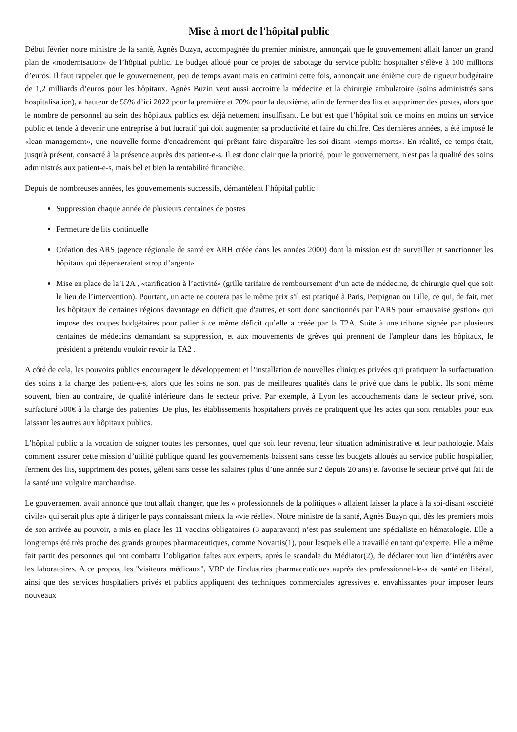Mise à mort de l'hôpital public
Début février notre ministre de la santé, Agnès Buzyn, accompagnée du premier ministre, annonçait que le gouvernement allait lancer un grand plan de «modernisation» de l’hôpital public. Le budget alloué pour ce projet de sabotage du service public hospitalier s'élève à 100 millions d’euros. Il faut rappeler que le gouvernement, peu de temps avant mais en catimini cette fois, annonçait une énième cure de rigueur budgétaire de 1,2 milliards d’euros pour les hôpitaux. Agnès Buzin veut aussi accroitre la médecine et la chirurgie ambulatoire (soins administrés sans hospitalisation), à hauteur de 55% d’ici 2022 pour la première et 70% pour la deuxième, afin de fermer des lits et supprimer des postes, alors que le nombre de personnel au sein des hôpitaux publics est déjà nettement insuffisant. Le but est que l’hôpital soit de moins en moins un service public et tende à devenir une entreprise à but lucratif qui doit augmenter sa productivité et faire du chiffre. Ces dernières années, a été imposé le «lean management», une nouvelle forme d'encadrement qui prêtant faire disparaître les soi-disant «temps morts». En réalité, ce temps était, jusqu'à présent, consacré à la présence auprès des patient-e-s. Il est donc clair que la priorité, pour le gouvernement, n'est pas la qualité des soins administrés aux patient-e-s, mais bel et bien la rentabilité financière.
Depuis de nombreuses années, les gouvernements successifs, démantèlent l’hôpital public :
Suppression chaque année de plusieurs centaines de postes
Fermeture de lits continuelle
Création des ARS (agence régionale de santé ex ARH créée dans les années 2000) dont la mission est de surveiller et sanctionner les hôpitaux qui dépenseraient «trop d’argent»
Mise en place de la T2A , «tarification à l’activité» (grille tarifaire de remboursement d’un acte de médecine, de chirurgie quel que soit le lieu de l’intervention). Pourtant, un acte ne coutera pas le même prix s'il est pratiqué à Paris, Perpignan ou Lille, ce qui, de fait, met les hôpitaux de certaines régions davantage en déficit que d'autres, et sont donc sanctionnés par l’ARS pour «mauvaise gestion» qui impose des coupes budgétaires pour palier à ce même déficit qu’elle a créée par la T2A. Suite à une tribune signée par plusieurs centaines de médecins demandant sa suppression, et aux mouvements de grèves qui prennent de l'ampleur dans les hôpitaux, le président a prétendu vouloir revoir la TA2 .
A côté de cela, les pouvoirs publics encouragent le développement et l’installation de nouvelles cliniques privées qui pratiquent la surfacturation des soins à la charge des patient-e-s, alors que les soins ne sont pas de meilleures qualités dans le privé que dans le public. Ils sont même souvent, bien au contraire, de qualité inférieure dans le secteur privé. Par exemple, à Lyon les accouchements dans le secteur privé, sont surfacturé 500€ à la charge des patientes. De plus, les établissements hospitaliers privés ne pratiquent que les actes qui sont rentables pour eux laissant les autres aux hôpitaux publics.
L’hôpital public a la vocation de soigner toutes les personnes, quel que soit leur revenu, leur situation administrative et leur pathologie. Mais comment assurer cette mission d’utilité publique quand les gouvernements baissent sans cesse les budgets alloués au service public hospitalier, ferment des lits, suppriment des postes, gèlent sans cesse les salaires (plus d’une année sur 2 depuis 20 ans) et favorise le secteur privé qui fait de la santé une vulgaire marchandise.
Le gouvernement avait annoncé que tout allait changer, que les « professionnels de la politiques » allaient laisser la place à la soi-disant «société civile» qui serait plus apte à diriger le pays connaissant mieux la «vie réelle». Notre ministre de la santé, Agnès Buzyn qui, dès les premiers mois de son arrivée au pouvoir, a mis en place les 11 vaccins obligatoires (3 auparavant) n’est pas seulement une spécialiste en hématologie. Elle a longtemps été très proche des grands groupes pharmaceutiques, comme Novartis(1), pour lesquels elle a travaillé en tant qu’experte. Elle a même fait partit des personnes qui ont combattu l’obligation faîtes aux experts, après le scandale du Médiator(2), de déclarer tout lien d’intérêts avec les laboratoires. A ce propos, les "visiteurs médicaux", VRP de l'industries pharmaceutiques auprès des professionnel-le-s de santé en libéral, ainsi que des services hospitaliers privés et publics appliquent des techniques commerciales agressives et envahissantes pour imposer leurs nouveaux